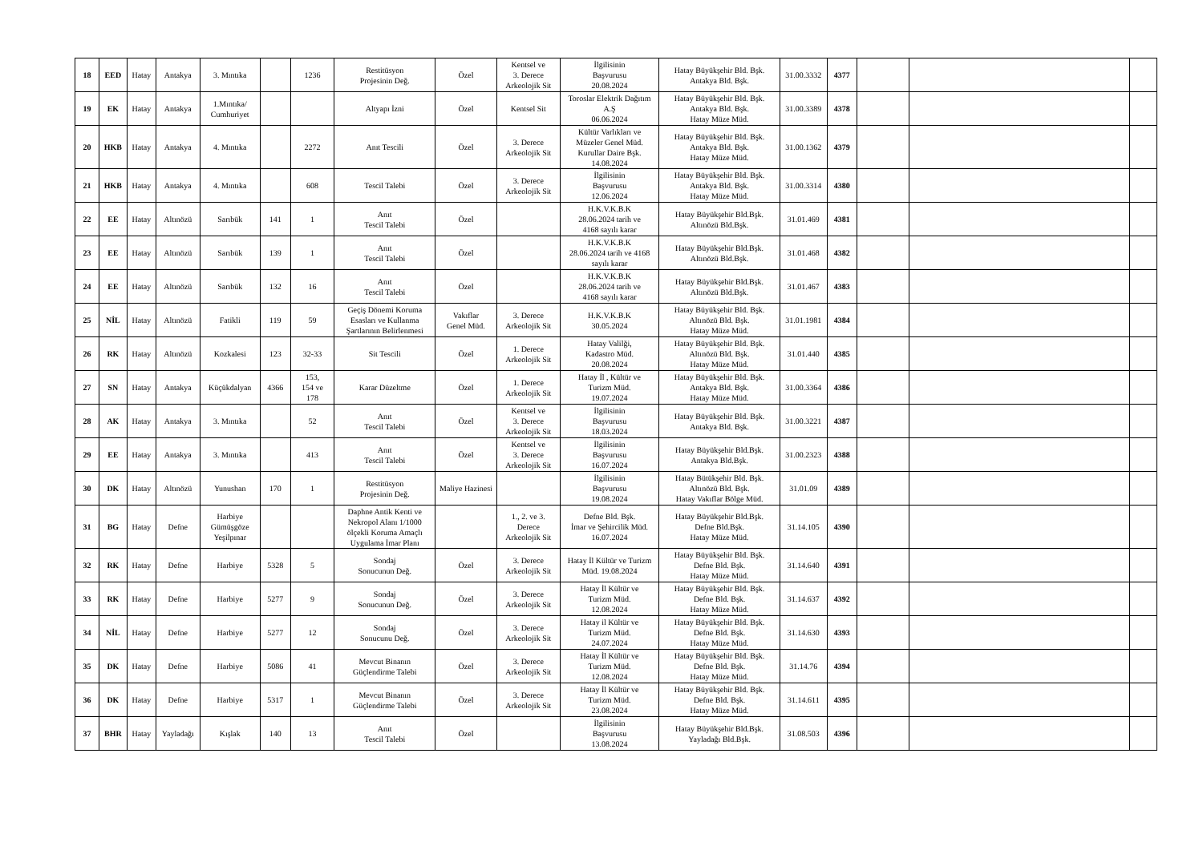| 18 | EED | Hatay | Antakya | 3. Mıntıka | | 1236 | Restitüsyon Projesinin Değ. | Özel | Kentsel ve 3. Derece Arkeolojik Sit | İlgilisinin Başvurusu 20.08.2024 | Hatay Büyükşehir Bld. Bşk. Antakya Bld. Bşk. | 31.00.3332 | 4377 | | | |
| 19 | EK | Hatay | Antakya | 1.Mıntıka/ Cumhuriyet | | | Altyapı İzni | Özel | Kentsel Sit | Toroslar Elektrik Dağıtım A.Ş 06.06.2024 | Hatay Büyükşehir Bld. Bşk. Antakya Bld. Bşk. Hatay Müze Müd. | 31.00.3389 | 4378 | | | |
| 20 | HKB | Hatay | Antakya | 4. Mıntıka | | 2272 | Anıt Tescili | Özel | 3. Derece Arkeolojik Sit | Kültür Varlıkları ve Müzeler Genel Müd. Kurullar Daire Bşk. 14.08.2024 | Hatay Büyükşehir Bld. Bşk. Antakya Bld. Bşk. Hatay Müze Müd. | 31.00.1362 | 4379 | | | |
| 21 | HKB | Hatay | Antakya | 4. Mıntıka | | 608 | Tescil Talebi | Özel | 3. Derece Arkeolojik Sit | İlgilisinin Başvurusu 12.06.2024 | Hatay Büyükşehir Bld. Bşk. Antakya Bld. Bşk. Hatay Müze Müd. | 31.00.3314 | 4380 | | | |
| 22 | EE | Hatay | Altınözü | Sarıbük | 141 | 1 | Anıt Tescil Talebi | Özel | | H.K.V.K.B.K 28.06.2024 tarih ve 4168 sayılı karar | Hatay Büyükşehir Bld.Bşk. Altınözü Bld.Bşk. | 31.01.469 | 4381 | | | |
| 23 | EE | Hatay | Altınözü | Sarıbük | 139 | 1 | Anıt Tescil Talebi | Özel | | H.K.V.K.B.K 28.06.2024 tarih ve 4168 sayılı karar | Hatay Büyükşehir Bld.Bşk. Altınözü Bld.Bşk. | 31.01.468 | 4382 | | | |
| 24 | EE | Hatay | Altınözü | Sarıbük | 132 | 16 | Anıt Tescil Talebi | Özel | | H.K.V.K.B.K 28.06.2024 tarih ve 4168 sayılı karar | Hatay Büyükşehir Bld.Bşk. Altınözü Bld.Bşk. | 31.01.467 | 4383 | | | |
| 25 | NİL | Hatay | Altınözü | Fatikli | 119 | 59 | Geçiş Dönemi Koruma Esasları ve Kullanma Şartlarının Belirlenmesi | Vakıflar Genel Müd. | 3. Derece Arkeolojik Sit | H.K.V.K.B.K 30.05.2024 | Hatay Büyükşehir Bld. Bşk. Altınözü Bld. Bşk. Hatay Müze Müd. | 31.01.1981 | 4384 | | | |
| 26 | RK | Hatay | Altınözü | Kozkalesi | 123 | 32-33 | Sit Tescili | Özel | 1. Derece Arkeolojik Sit | Hatay Valilği, Kadastro Müd. 20.08.2024 | Hatay Büyükşehir Bld. Bşk. Altınözü Bld. Bşk. Hatay Müze Müd. | 31.01.440 | 4385 | | | |
| 27 | SN | Hatay | Antakya | Küçükdalyan | 4366 | 153, 154 ve 178 | Karar Düzeltme | Özel | 1. Derece Arkeolojik Sit | Hatay İl , Kültür ve Turizm Müd. 19.07.2024 | Hatay Büyükşehir Bld. Bşk. Antakya Bld. Bşk. Hatay Müze Müd. | 31.00.3364 | 4386 | | | |
| 28 | AK | Hatay | Antakya | 3. Mıntıka | | 52 | Anıt Tescil Talebi | Özel | Kentsel ve 3. Derece Arkeolojik Sit | İlgilisinin Başvurusu 18.03.2024 | Hatay Büyükşehir Bld. Bşk. Antakya Bld. Bşk. | 31.00.3221 | 4387 | | | |
| 29 | EE | Hatay | Antakya | 3. Mıntıka | | 413 | Anıt Tescil Talebi | Özel | Kentsel ve 3. Derece Arkeolojik Sit | İlgilisinin Başvurusu 16.07.2024 | Hatay Büyükşehir Bld.Bşk. Antakya Bld.Bşk. | 31.00.2323 | 4388 | | | |
| 30 | DK | Hatay | Altınözü | Yunushan | 170 | 1 | Restitüsyon Projesinin Değ. | Maliye Hazinesi | | İlgilisinin Başvurusu 19.08.2024 | Hatay Bütükşehir Bld. Bşk. Altınözü Bld. Bşk. Hatay Vakıflar Bölge Müd. | 31.01.09 | 4389 | | | |
| 31 | BG | Hatay | Defne | Harbiye Gümüşgöze Yeşilpınar | | | Daphne Antik Kenti ve Nekropol Alanı 1/1000 ölçekli Koruma Amaçlı Uygulama İmar Planı | | 1., 2. ve 3. Derece Arkeolojik Sit | Defne Bld. Bşk. İmar ve Şehircilik Müd. 16.07.2024 | Hatay Büyükşehir Bld.Bşk. Defne Bld.Bşk. Hatay Müze Müd. | 31.14.105 | 4390 | | | |
| 32 | RK | Hatay | Defne | Harbiye | 5328 | 5 | Sondaj Sonucunun Değ. | Özel | 3. Derece Arkeolojik Sit | Hatay İl Kültür ve Turizm Müd. 19.08.2024 | Hatay Büyükşehir Bld. Bşk. Defne Bld. Bşk. Hatay Müze Müd. | 31.14.640 | 4391 | | | |
| 33 | RK | Hatay | Defne | Harbiye | 5277 | 9 | Sondaj Sonucunun Değ. | Özel | 3. Derece Arkeolojik Sit | Hatay İl Kültür ve Turizm Müd. 12.08.2024 | Hatay Büyükşehir Bld. Bşk. Defne Bld. Bşk. Hatay Müze Müd. | 31.14.637 | 4392 | | | |
| 34 | NİL | Hatay | Defne | Harbiye | 5277 | 12 | Sondaj Sonucunu Değ. | Özel | 3. Derece Arkeolojik Sit | Hatay il Kültür ve Turizm Müd. 24.07.2024 | Hatay Büyükşehir Bld. Bşk. Defne Bld. Bşk. Hatay Müze Müd. | 31.14.630 | 4393 | | | |
| 35 | DK | Hatay | Defne | Harbiye | 5086 | 41 | Mevcut Binanın Güçlendirme Talebi | Özel | 3. Derece Arkeolojik Sit | Hatay İl Kültür ve Turizm Müd. 12.08.2024 | Hatay Büyükşehir Bld. Bşk. Defne Bld. Bşk. Hatay Müze Müd. | 31.14.76 | 4394 | | | |
| 36 | DK | Hatay | Defne | Harbiye | 5317 | 1 | Mevcut Binanın Güçlendirme Talebi | Özel | 3. Derece Arkeolojik Sit | Hatay İl Kültür ve Turizm Müd. 23.08.2024 | Hatay Büyükşehir Bld. Bşk. Defne Bld. Bşk. Hatay Müze Müd. | 31.14.611 | 4395 | | | |
| 37 | BHR | Hatay | Yayladağı | Kışlak | 140 | 13 | Anıt Tescil Talebi | Özel | | İlgilisinin Başvurusu 13.08.2024 | Hatay Büyükşehir Bld.Bşk. Yayladağı Bld.Bşk. | 31.08.503 | 4396 | | | |